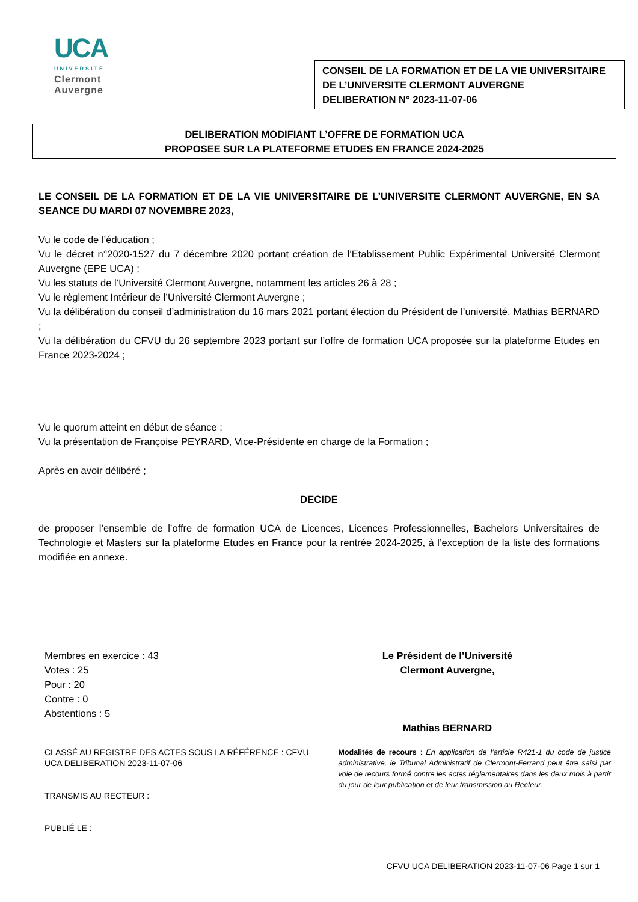UCA
UNIVERSITÉ
Clermont
Auvergne
CONSEIL DE LA FORMATION ET DE LA VIE UNIVERSITAIRE
DE L’UNIVERSITE CLERMONT AUVERGNE
DELIBERATION N° 2023-11-07-06
DELIBERATION MODIFIANT L’OFFRE DE FORMATION UCA
PROPOSEE SUR LA PLATEFORME ETUDES EN FRANCE 2024-2025
LE CONSEIL DE LA FORMATION ET DE LA VIE UNIVERSITAIRE DE L’UNIVERSITE CLERMONT AUVERGNE, EN SA SEANCE DU MARDI 07 NOVEMBRE 2023,
Vu le code de l’éducation ;
Vu le décret n°2020-1527 du 7 décembre 2020 portant création de l’Etablissement Public Expérimental Université Clermont Auvergne (EPE UCA) ;
Vu les statuts de l’Université Clermont Auvergne, notamment les articles 26 à 28 ;
Vu le règlement Intérieur de l’Université Clermont Auvergne ;
Vu la délibération du conseil d’administration du 16 mars 2021 portant élection du Président de l’université, Mathias BERNARD ;
Vu la délibération du CFVU du 26 septembre 2023 portant sur l’offre de formation UCA proposée sur la plateforme Etudes en France 2023-2024 ;
Vu le quorum atteint en début de séance ;
Vu la présentation de Françoise PEYRARD, Vice-Présidente en charge de la Formation ;
Après en avoir délibéré ;
DECIDE
de proposer l’ensemble de l’offre de formation UCA de Licences, Licences Professionnelles, Bachelors Universitaires de Technologie et Masters sur la plateforme Etudes en France pour la rentrée 2024-2025, à l’exception de la liste des formations modifiée en annexe.
Membres en exercice : 43
Votes : 25
Pour : 20
Contre : 0
Abstentions : 5
Le Président de l’Université
Clermont Auvergne,
Mathias BERNARD
CLASSÉ AU REGISTRE DES ACTES SOUS LA RÉFÉRENCE : CFVU UCA DELIBERATION 2023-11-07-06
TRANSMIS AU RECTEUR :
PUBLIÉ LE :
Modalités de recours : En application de l’article R421-1 du code de justice administrative, le Tribunal Administratif de Clermont-Ferrand peut être saisi par voie de recours formé contre les actes réglementaires dans les deux mois à partir du jour de leur publication et de leur transmission au Recteur.
CFVU UCA DELIBERATION 2023-11-07-06 Page 1 sur 1